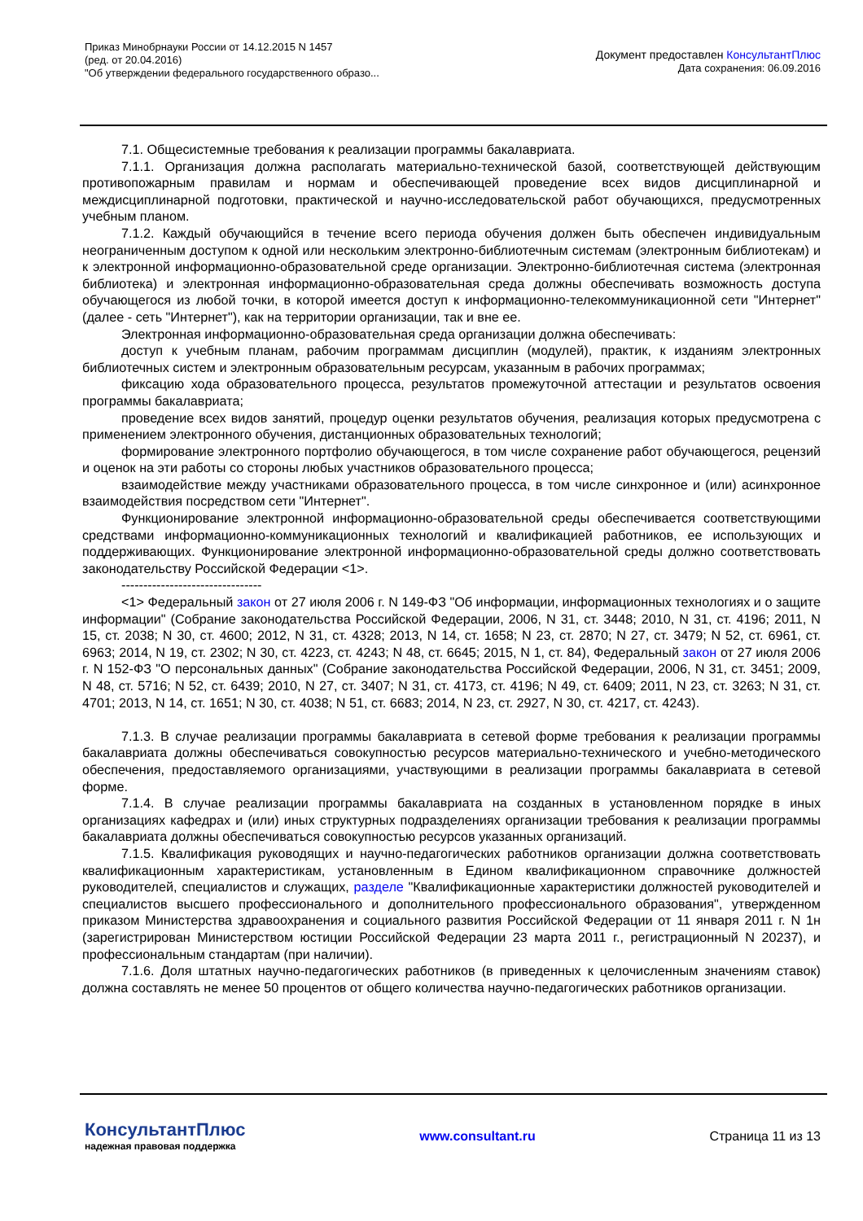Приказ Минобрнауки России от 14.12.2015 N 1457
(ред. от 20.04.2016)
"Об утверждении федерального государственного образо...
Документ предоставлен КонсультантПлюс
Дата сохранения: 06.09.2016
7.1. Общесистемные требования к реализации программы бакалавриата.
7.1.1. Организация должна располагать материально-технической базой, соответствующей действующим противопожарным правилам и нормам и обеспечивающей проведение всех видов дисциплинарной и междисциплинарной подготовки, практической и научно-исследовательской работ обучающихся, предусмотренных учебным планом.
7.1.2. Каждый обучающийся в течение всего периода обучения должен быть обеспечен индивидуальным неограниченным доступом к одной или нескольким электронно-библиотечным системам (электронным библиотекам) и к электронной информационно-образовательной среде организации. Электронно-библиотечная система (электронная библиотека) и электронная информационно-образовательная среда должны обеспечивать возможность доступа обучающегося из любой точки, в которой имеется доступ к информационно-телекоммуникационной сети "Интернет" (далее - сеть "Интернет"), как на территории организации, так и вне ее.
Электронная информационно-образовательная среда организации должна обеспечивать:
доступ к учебным планам, рабочим программам дисциплин (модулей), практик, к изданиям электронных библиотечных систем и электронным образовательным ресурсам, указанным в рабочих программах;
фиксацию хода образовательного процесса, результатов промежуточной аттестации и результатов освоения программы бакалавриата;
проведение всех видов занятий, процедур оценки результатов обучения, реализация которых предусмотрена с применением электронного обучения, дистанционных образовательных технологий;
формирование электронного портфолио обучающегося, в том числе сохранение работ обучающегося, рецензий и оценок на эти работы со стороны любых участников образовательного процесса;
взаимодействие между участниками образовательного процесса, в том числе синхронное и (или) асинхронное взаимодействия посредством сети "Интернет".
Функционирование электронной информационно-образовательной среды обеспечивается соответствующими средствами информационно-коммуникационных технологий и квалификацией работников, ее использующих и поддерживающих. Функционирование электронной информационно-образовательной среды должно соответствовать законодательству Российской Федерации <1>.
--------------------------------
<1> Федеральный закон от 27 июля 2006 г. N 149-ФЗ "Об информации, информационных технологиях и о защите информации" (Собрание законодательства Российской Федерации, 2006, N 31, ст. 3448; 2010, N 31, ст. 4196; 2011, N 15, ст. 2038; N 30, ст. 4600; 2012, N 31, ст. 4328; 2013, N 14, ст. 1658; N 23, ст. 2870; N 27, ст. 3479; N 52, ст. 6961, ст. 6963; 2014, N 19, ст. 2302; N 30, ст. 4223, ст. 4243; N 48, ст. 6645; 2015, N 1, ст. 84), Федеральный закон от 27 июля 2006 г. N 152-ФЗ "О персональных данных" (Собрание законодательства Российской Федерации, 2006, N 31, ст. 3451; 2009, N 48, ст. 5716; N 52, ст. 6439; 2010, N 27, ст. 3407; N 31, ст. 4173, ст. 4196; N 49, ст. 6409; 2011, N 23, ст. 3263; N 31, ст. 4701; 2013, N 14, ст. 1651; N 30, ст. 4038; N 51, ст. 6683; 2014, N 23, ст. 2927, N 30, ст. 4217, ст. 4243).
7.1.3. В случае реализации программы бакалавриата в сетевой форме требования к реализации программы бакалавриата должны обеспечиваться совокупностью ресурсов материально-технического и учебно-методического обеспечения, предоставляемого организациями, участвующими в реализации программы бакалавриата в сетевой форме.
7.1.4. В случае реализации программы бакалавриата на созданных в установленном порядке в иных организациях кафедрах и (или) иных структурных подразделениях организации требования к реализации программы бакалавриата должны обеспечиваться совокупностью ресурсов указанных организаций.
7.1.5. Квалификация руководящих и научно-педагогических работников организации должна соответствовать квалификационным характеристикам, установленным в Едином квалификационном справочнике должностей руководителей, специалистов и служащих, разделе "Квалификационные характеристики должностей руководителей и специалистов высшего профессионального и дополнительного профессионального образования", утвержденном приказом Министерства здравоохранения и социального развития Российской Федерации от 11 января 2011 г. N 1н (зарегистрирован Министерством юстиции Российской Федерации 23 марта 2011 г., регистрационный N 20237), и профессиональным стандартам (при наличии).
7.1.6. Доля штатных научно-педагогических работников (в приведенных к целочисленным значениям ставок) должна составлять не менее 50 процентов от общего количества научно-педагогических работников организации.
КонсультантПлюс
надежная правовая поддержка
www.consultant.ru Страница 11 из 13